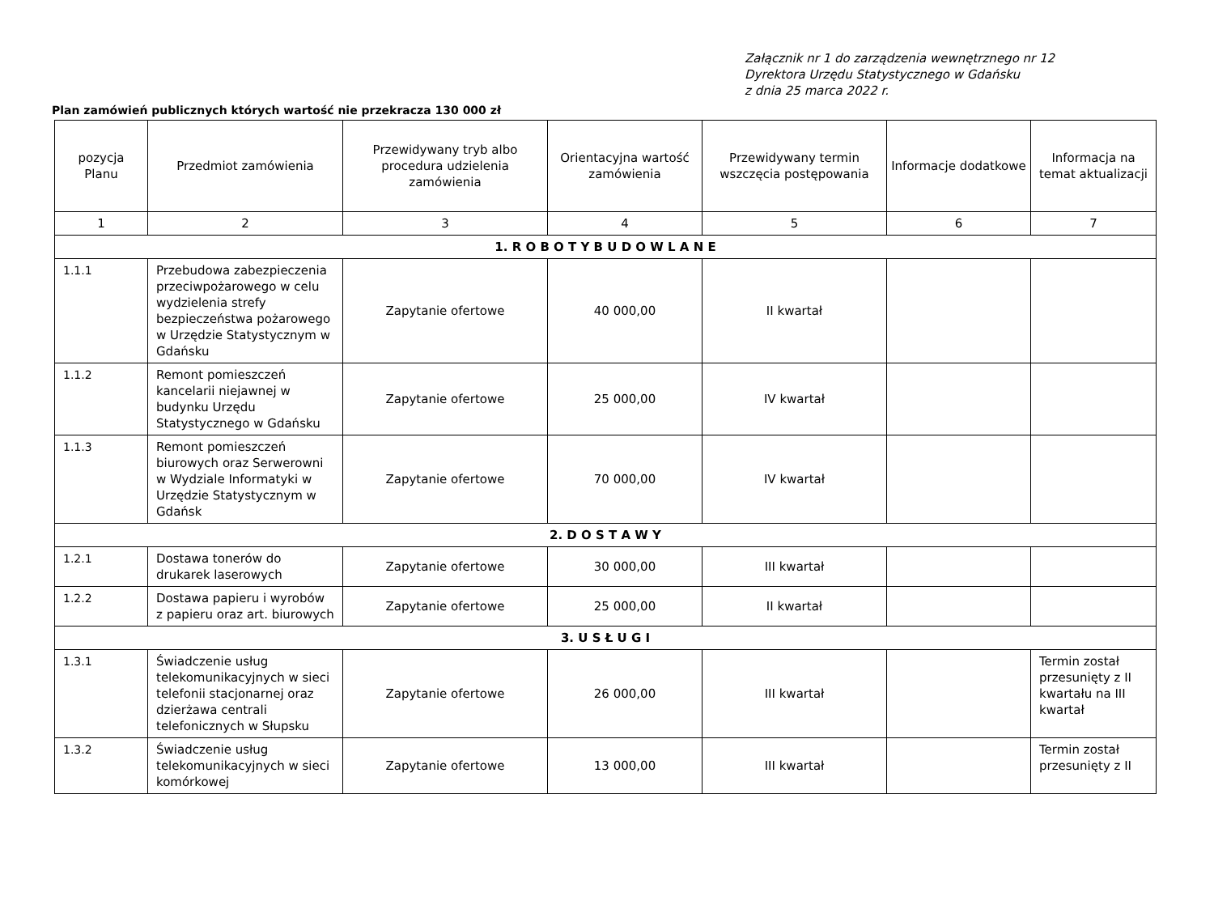Załącznik nr 1 do zarządzenia wewnętrznego nr 12
Dyrektora Urzędu Statystycznego w Gdańsku
z dnia 25 marca 2022 r.
Plan zamówień publicznych których wartość nie przekracza 130 000 zł
| pozycja Planu | Przedmiot zamówienia | Przewidywany tryb albo procedura udzielenia zamówienia | Orientacyjna wartość zamówienia | Przewidywany termin wszczęcia postępowania | Informacje dodatkowe | Informacja na temat aktualizacji |
| --- | --- | --- | --- | --- | --- | --- |
| 1 | 2 | 3 | 4 | 5 | 6 | 7 |
| 1. R O B O T Y B U D O W L A N E | | | | | | |
| 1.1.1 | Przebudowa zabezpieczenia przeciwpożarowego w celu wydzielenia strefy bezpieczeństwa pożarowego w Urzędzie Statystycznym w Gdańsku | Zapytanie ofertowe | 40 000,00 | II kwartał | | |
| 1.1.2 | Remont pomieszczeń kancelarii niejawnej w budynku Urzędu Statystycznego w Gdańsku | Zapytanie ofertowe | 25 000,00 | IV kwartał | | |
| 1.1.3 | Remont pomieszczeń biurowych oraz Serwerowni w Wydziale Informatyki w Urzędzie Statystycznym w Gdańsk | Zapytanie ofertowe | 70 000,00 | IV kwartał | | |
| 2. D O S T A W Y | | | | | | |
| 1.2.1 | Dostawa tonerów do drukarek laserowych | Zapytanie ofertowe | 30 000,00 | III kwartał | | |
| 1.2.2 | Dostawa papieru i wyrobów z papieru oraz art. biurowych | Zapytanie ofertowe | 25 000,00 | II kwartał | | |
| 3. U S Ł U G I | | | | | | |
| 1.3.1 | Świadczenie usług telekomunikacyjnych w sieci telefonii stacjonarnej oraz dzierżawa centrali telefonicznych w Słupsku | Zapytanie ofertowe | 26 000,00 | III kwartał | | Termin został przesunięty z II kwartału na III kwartał |
| 1.3.2 | Świadczenie usług telekomunikacyjnych w sieci komórkowej | Zapytanie ofertowe | 13 000,00 | III kwartał | | Termin został przesunięty z II |